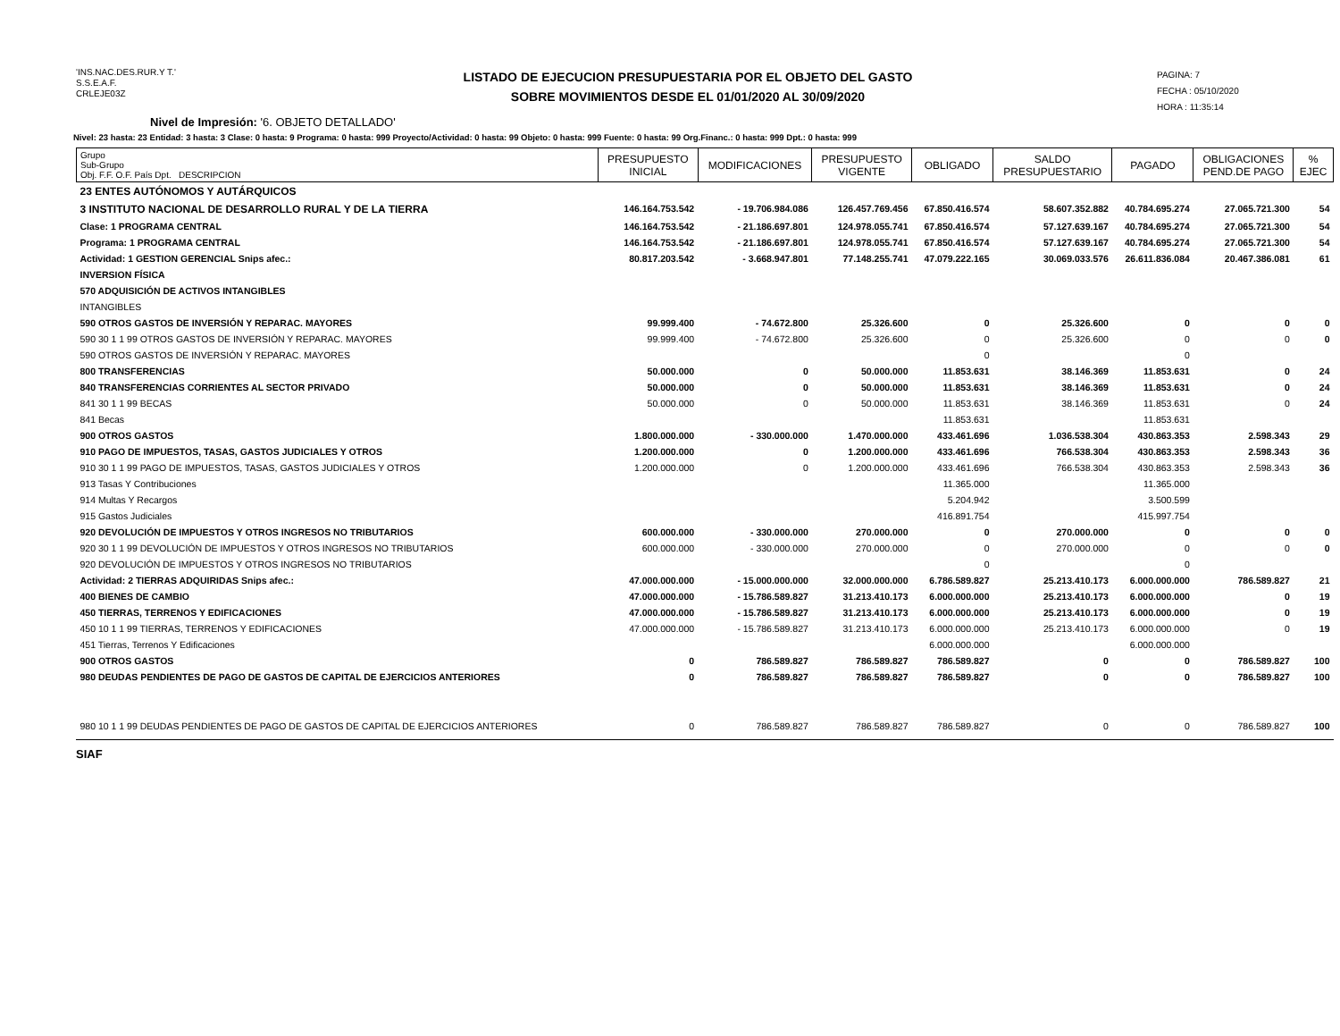'INS.NAC.DES.RUR.Y T.'
S.S.E.A.F.
CRLEJE03Z
LISTADO DE EJECUCION PRESUPUESTARIA POR EL OBJETO DEL GASTO
SOBRE MOVIMIENTOS DESDE EL 01/01/2020 AL 30/09/2020
PAGINA: 7
FECHA : 05/10/2020
HORA : 11:35:14
Nivel de Impresión: '6. OBJETO DETALLADO'
Nivel: 23 hasta: 23 Entidad: 3 hasta: 3 Clase: 0 hasta: 9 Programa: 0 hasta: 999 Proyecto/Actividad: 0 hasta: 99 Objeto: 0 hasta: 999 Fuente: 0 hasta: 99 Org.Financ.: 0 hasta: 999 Dpt.: 0 hasta: 999
| Grupo Sub-Grupo Obj. F.F. O.F. País Dpt. DESCRIPCION | PRESUPUESTO INICIAL | MODIFICACIONES | PRESUPUESTO VIGENTE | OBLIGADO | SALDO PRESUPUESTARIO | PAGADO | OBLIGACIONES PEND.DE PAGO | % EJEC |
| --- | --- | --- | --- | --- | --- | --- | --- | --- |
| 23 ENTES AUTÓNOMOS Y AUTÁRQUICOS | | | | | | | | |
| 3 INSTITUTO NACIONAL DE DESARROLLO RURAL Y DE LA TIERRA | 146.164.753.542 | - 19.706.984.086 | 126.457.769.456 | 67.850.416.574 | 58.607.352.882 | 40.784.695.274 | 27.065.721.300 | 54 |
| Clase: 1 PROGRAMA CENTRAL | 146.164.753.542 | - 21.186.697.801 | 124.978.055.741 | 67.850.416.574 | 57.127.639.167 | 40.784.695.274 | 27.065.721.300 | 54 |
| Programa: 1 PROGRAMA CENTRAL | 146.164.753.542 | - 21.186.697.801 | 124.978.055.741 | 67.850.416.574 | 57.127.639.167 | 40.784.695.274 | 27.065.721.300 | 54 |
| Actividad: 1 GESTION GERENCIAL Snips afec.: | 80.817.203.542 | - 3.668.947.801 | 77.148.255.741 | 47.079.222.165 | 30.069.033.576 | 26.611.836.084 | 20.467.386.081 | 61 |
| INVERSION FÍSICA | | | | | | | | |
| 570 ADQUISICIÓN DE ACTIVOS INTANGIBLES | | | | | | | | |
| INTANGIBLES | | | | | | | | |
| 590 OTROS GASTOS DE INVERSIÓN Y REPARAC. MAYORES | 99.999.400 | - 74.672.800 | 25.326.600 | 0 | 25.326.600 | 0 | 0 | 0 |
| 590 30 1 1 99 OTROS GASTOS DE INVERSIÓN Y REPARAC. MAYORES | 99.999.400 | - 74.672.800 | 25.326.600 | 0 | 25.326.600 | 0 | 0 | 0 |
| 590 OTROS GASTOS DE INVERSIÓN Y REPARAC. MAYORES | | | | 0 | | 0 | | |
| 800 TRANSFERENCIAS | 50.000.000 | 0 | 50.000.000 | 11.853.631 | 38.146.369 | 11.853.631 | 0 | 24 |
| 840 TRANSFERENCIAS CORRIENTES AL SECTOR PRIVADO | 50.000.000 | 0 | 50.000.000 | 11.853.631 | 38.146.369 | 11.853.631 | 0 | 24 |
| 841 30 1 1 99 BECAS | 50.000.000 | 0 | 50.000.000 | 11.853.631 | 38.146.369 | 11.853.631 | 0 | 24 |
| 841 Becas | | | | 11.853.631 | | 11.853.631 | | |
| 900 OTROS GASTOS | 1.800.000.000 | - 330.000.000 | 1.470.000.000 | 433.461.696 | 1.036.538.304 | 430.863.353 | 2.598.343 | 29 |
| 910 PAGO DE IMPUESTOS, TASAS, GASTOS JUDICIALES Y OTROS | 1.200.000.000 | 0 | 1.200.000.000 | 433.461.696 | 766.538.304 | 430.863.353 | 2.598.343 | 36 |
| 910 30 1 1 99 PAGO DE IMPUESTOS, TASAS, GASTOS JUDICIALES Y OTROS | 1.200.000.000 | 0 | 1.200.000.000 | 433.461.696 | 766.538.304 | 430.863.353 | 2.598.343 | 36 |
| 913 Tasas Y Contribuciones | | | | 11.365.000 | | 11.365.000 | | |
| 914 Multas Y Recargos | | | | 5.204.942 | | 3.500.599 | | |
| 915 Gastos Judiciales | | | | 416.891.754 | | 415.997.754 | | |
| 920 DEVOLUCIÓN DE IMPUESTOS Y OTROS INGRESOS NO TRIBUTARIOS | 600.000.000 | - 330.000.000 | 270.000.000 | 0 | 270.000.000 | 0 | 0 | 0 |
| 920 30 1 1 99 DEVOLUCIÓN DE IMPUESTOS Y OTROS INGRESOS NO TRIBUTARIOS | 600.000.000 | - 330.000.000 | 270.000.000 | 0 | 270.000.000 | 0 | 0 | 0 |
| 920 DEVOLUCIÓN DE IMPUESTOS Y OTROS INGRESOS NO TRIBUTARIOS | | | | 0 | | 0 | | |
| Actividad: 2 TIERRAS ADQUIRIDAS Snips afec.: | 47.000.000.000 | - 15.000.000.000 | 32.000.000.000 | 6.786.589.827 | 25.213.410.173 | 6.000.000.000 | 786.589.827 | 21 |
| 400 BIENES DE CAMBIO | 47.000.000.000 | - 15.786.589.827 | 31.213.410.173 | 6.000.000.000 | 25.213.410.173 | 6.000.000.000 | 0 | 19 |
| 450 TIERRAS, TERRENOS Y EDIFICACIONES | 47.000.000.000 | - 15.786.589.827 | 31.213.410.173 | 6.000.000.000 | 25.213.410.173 | 6.000.000.000 | 0 | 19 |
| 450 10 1 1 99 TIERRAS, TERRENOS Y EDIFICACIONES | 47.000.000.000 | - 15.786.589.827 | 31.213.410.173 | 6.000.000.000 | 25.213.410.173 | 6.000.000.000 | 0 | 19 |
| 451 Tierras, Terrenos Y Edificaciones | | | | 6.000.000.000 | | 6.000.000.000 | | |
| 900 OTROS GASTOS | 0 | 786.589.827 | 786.589.827 | 786.589.827 | 0 | 0 | 786.589.827 | 100 |
| 980 DEUDAS PENDIENTES DE PAGO DE GASTOS DE CAPITAL DE EJERCICIOS ANTERIORES | 0 | 786.589.827 | 786.589.827 | 786.589.827 | 0 | 0 | 786.589.827 | 100 |
| 980 10 1 1 99 DEUDAS PENDIENTES DE PAGO DE GASTOS DE CAPITAL DE EJERCICIOS ANTERIORES | 0 | 786.589.827 | 786.589.827 | 786.589.827 | 0 | 0 | 786.589.827 | 100 |
SIAF